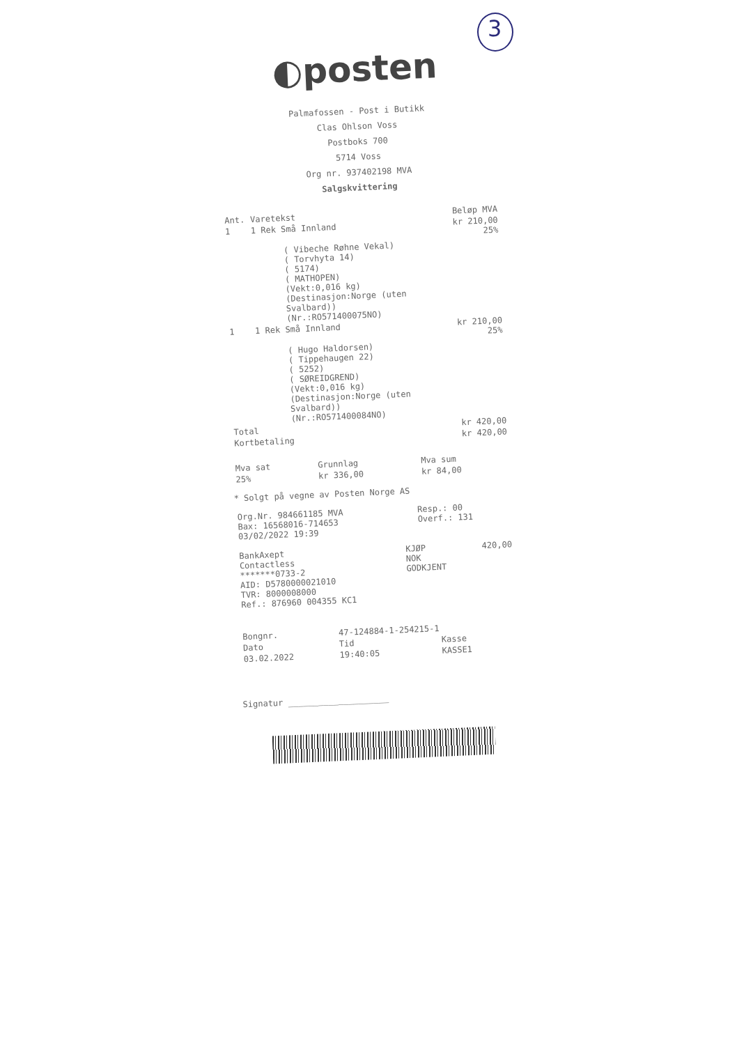3
◐posten
Palmafossen - Post i Butikk
Clas Ohlson Voss
Postboks 700
5714 Voss
Org nr. 937402198 MVA
Salgskvittering
| Ant. | Varetekst | Beløp MVA |
| --- | --- | --- |
| 1 | 1 Rek Små Innland | kr 210,00 25% |
| | ( Vibeche Røhne Vekal) ( Torvhyta 14) ( 5174) ( MATHOPEN) (Vekt:0,016 kg) (Destinasjon:Norge (uten Svalbard)) (Nr.:RO571400075NO) | |
| 1 | 1 Rek Små Innland | kr 210,00 25% |
| | ( Hugo Haldorsen) ( Tippehaugen 22) ( 5252) ( SØREIDGREND) (Vekt:0,016 kg) (Destinasjon:Norge (uten Svalbard)) (Nr.:RO571400084NO) | |
| Total | | kr 420,00 |
| Kortbetaling | | kr 420,00 |
| Mva sat | Grunnlag | Mva sum |
| --- | --- | --- |
| 25% | kr 336,00 | kr 84,00 |
* Solgt på vegne av Posten Norge AS
| Org.Nr. 984661185 MVA Bax: 16568016-714653 03/02/2022 19:39 | Resp.: 00 Overf.: 131 |
| BankAxept Contactless *******0733-2 AID: D5780000021010 TVR: 8000008000 Ref.: 876960 004355 KC1 | KJØP NOK GODKJENT | 420,00 |
| Bongnr. | 47-124884-1-254215-1 | |
| Dato | Tid | Kasse |
| 03.02.2022 | 19:40:05 | KASSE1 |
Signatur ____________________